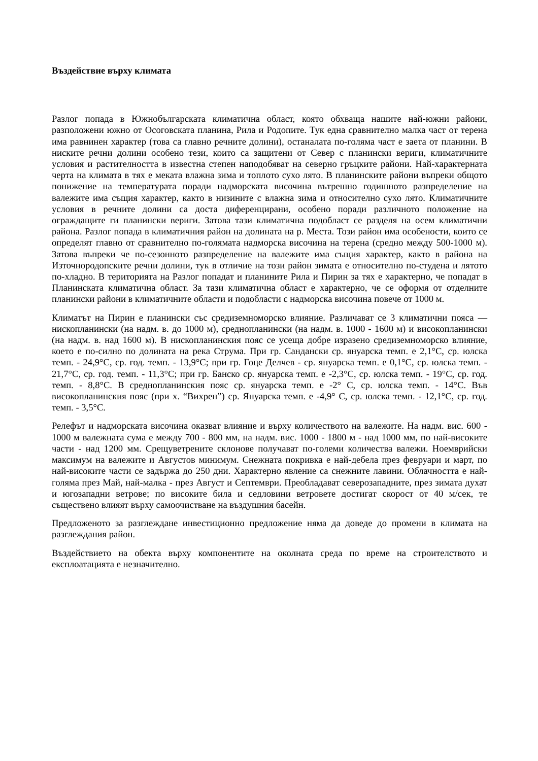Въздействие върху климата
Разлог попада в Южнобългарската климатична област, която обхваща нашите най-южни райони, разположени южно от Осоговската планина, Рила и Родопите. Тук една сравнително малка част от терена има равнинен характер (това са главно речните долини), останалата по-голяма част е заета от планини. В ниските речни долини особено тези, които са защитени от Север с планински вериги, климатичните условия и растителността в известна степен наподобяват на северно гръцките райони. Най-характерната черта на климата в тях е меката влажна зима и топлото сухо лято. В планинските райони въпреки общото понижение на температурата поради надморската височина вътрешно годишното разпределение на валежите има същия характер, както в низините с влажна зима и относително сухо лято. Климатичните условия в речните долини са доста диференцирани, особено поради различното положение на ограждащите ги планински вериги. Затова тази климатична подобласт се разделя на осем климатични района. Разлог попада в климатичния район на долината на р. Места. Този район има особености, които се определят главно от сравнително по-голямата надморска височина на терена (средно между 500-1000 м). Затова въпреки че по-сезонното разпределение на валежите има същия характер, както в района на Източнородопските речни долини, тук в отличие на този район зимата е относително по-студена и лятото по-хладно. В територията на Разлог попадат и планините Рила и Пирин за тях е характерно, че попадат в Планинската климатична област. За тази климатична област е характерно, че се оформя от отделните планински райони в климатичните области и подобласти с надморска височина повече от 1000 м.
Климатът на Пирин е планински със средиземноморско влияние. Различават се 3 климатични пояса — нископланински (на надм. в. до 1000 м), среднопланински (на надм. в. 1000 - 1600 м) и високопланински (на надм. в. над 1600 м). В нископланинския пояс се усеща добре изразено средиземноморско влияние, което е по-силно по долината на река Струма. При гр. Сандански ср. януарска темп. е 2,1°С, ср. юлска темп. - 24,9°С, ср. год. темп. - 13,9°С; при гр. Гоце Делчев - ср. януарска темп. е 0,1°С, ср. юлска темп. - 21,7°С, ср. год. темп. - 11,3°С; при гр. Банско ср. януарска темп. е -2,3°С, ср. юлска темп. - 19°С, ср. год. темп. - 8,8°С. В среднопланинския пояс ср. януарска темп. е -2° С, ср. юлска темп. - 14°С. Във високопланинския пояс (при х. “Вихрен”) ср. Януарска темп. е -4,9° С, ср. юлска темп. - 12,1°С, ср. год. темп. - 3,5°С.
Релефът и надморската височина оказват влияние и върху количеството на валежите. На надм. вис. 600 - 1000 м валежната сума е между 700 - 800 мм, на надм. вис. 1000 - 1800 м - над 1000 мм, по най-високите части - над 1200 мм. Срещуветрените склонове получават по-големи количества валежи. Ноемврийски максимум на валежите и Августов минимум. Снежната покривка е най-дебела през февруари и март, по най-високите части се задържа до 250 дни. Характерно явление са снежните лавини. Облачността е най-голяма през Май, най-малка - през Август и Септември. Преобладават северозападните, през зимата духат и югозападни ветрове; по високите била и седловини ветровете достигат скорост от 40 м/сек, те съществено влияят върху самоочистване на въздушния басейн.
Предложеното за разглеждане инвестиционно предложение няма да доведе до промени в климата на разглеждания район.
Въздействието на обекта върху компонентите на околната среда по време на строителството и експлоатацията е незначително.